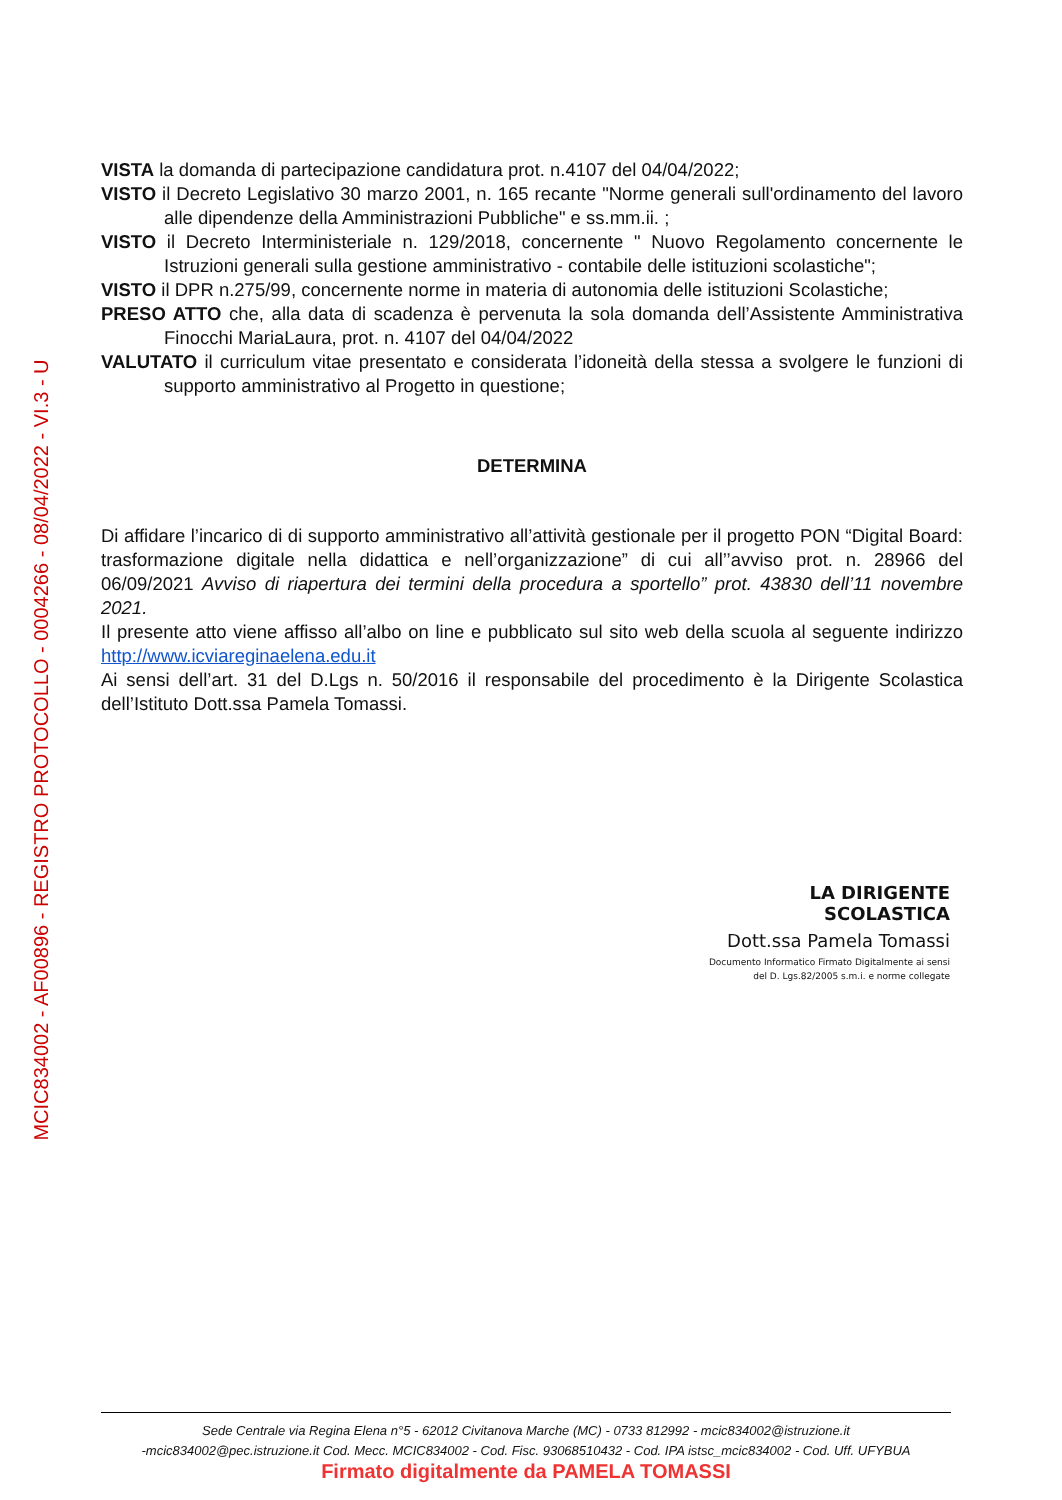MCIC834002 - AF00896 - REGISTRO PROTOCOLLO - 0004266 - 08/04/2022 - VI.3 - U
VISTA la domanda di partecipazione candidatura prot. n.4107 del 04/04/2022;
VISTO il Decreto Legislativo 30 marzo 2001, n. 165 recante "Norme generali sull'ordinamento del lavoro alle dipendenze della Amministrazioni Pubbliche" e ss.mm.ii. ;
VISTO il Decreto Interministeriale n. 129/2018, concernente " Nuovo Regolamento concernente le Istruzioni generali sulla gestione amministrativo - contabile delle istituzioni scolastiche";
VISTO il DPR n.275/99, concernente norme in materia di autonomia delle istituzioni Scolastiche;
PRESO ATTO che, alla data di scadenza è pervenuta la sola domanda dell’Assistente Amministrativa Finocchi MariaLaura, prot. n. 4107 del 04/04/2022
VALUTATO il curriculum vitae presentato e considerata l’idoneità della stessa a svolgere le funzioni di supporto amministrativo al Progetto in questione;
DETERMINA
Di affidare l’incarico di di supporto amministrativo all’attività gestionale per il progetto PON “Digital Board: trasformazione digitale nella didattica e nell’organizzazione” di cui all’’avviso prot. n. 28966 del 06/09/2021 Avviso di riapertura dei termini della procedura a sportello” prot. 43830 dell’11 novembre 2021.
Il presente atto viene affisso all’albo on line e pubblicato sul sito web della scuola al seguente indirizzo http://www.icviareginaelena.edu.it
Ai sensi dell’art. 31 del D.Lgs n. 50/2016 il responsabile del procedimento è la Dirigente Scolastica dell’Istituto Dott.ssa Pamela Tomassi.
LA DIRIGENTE SCOLASTICA
Dott.ssa Pamela Tomassi
Documento Informatico Firmato Digitalmente ai sensi
del D. Lgs.82/2005 s.m.i. e norme collegate
Sede Centrale via Regina Elena n°5 - 62012 Civitanova Marche (MC) - 0733 812992 - mcic834002@istruzione.it
-mcic834002@pec.istruzione.it Cod. Mecc. MCIC834002 - Cod. Fisc. 93068510432 - Cod. IPA istsc_mcic834002 - Cod. Uff. UFYBUA
Firmato digitalmente da PAMELA TOMASSI